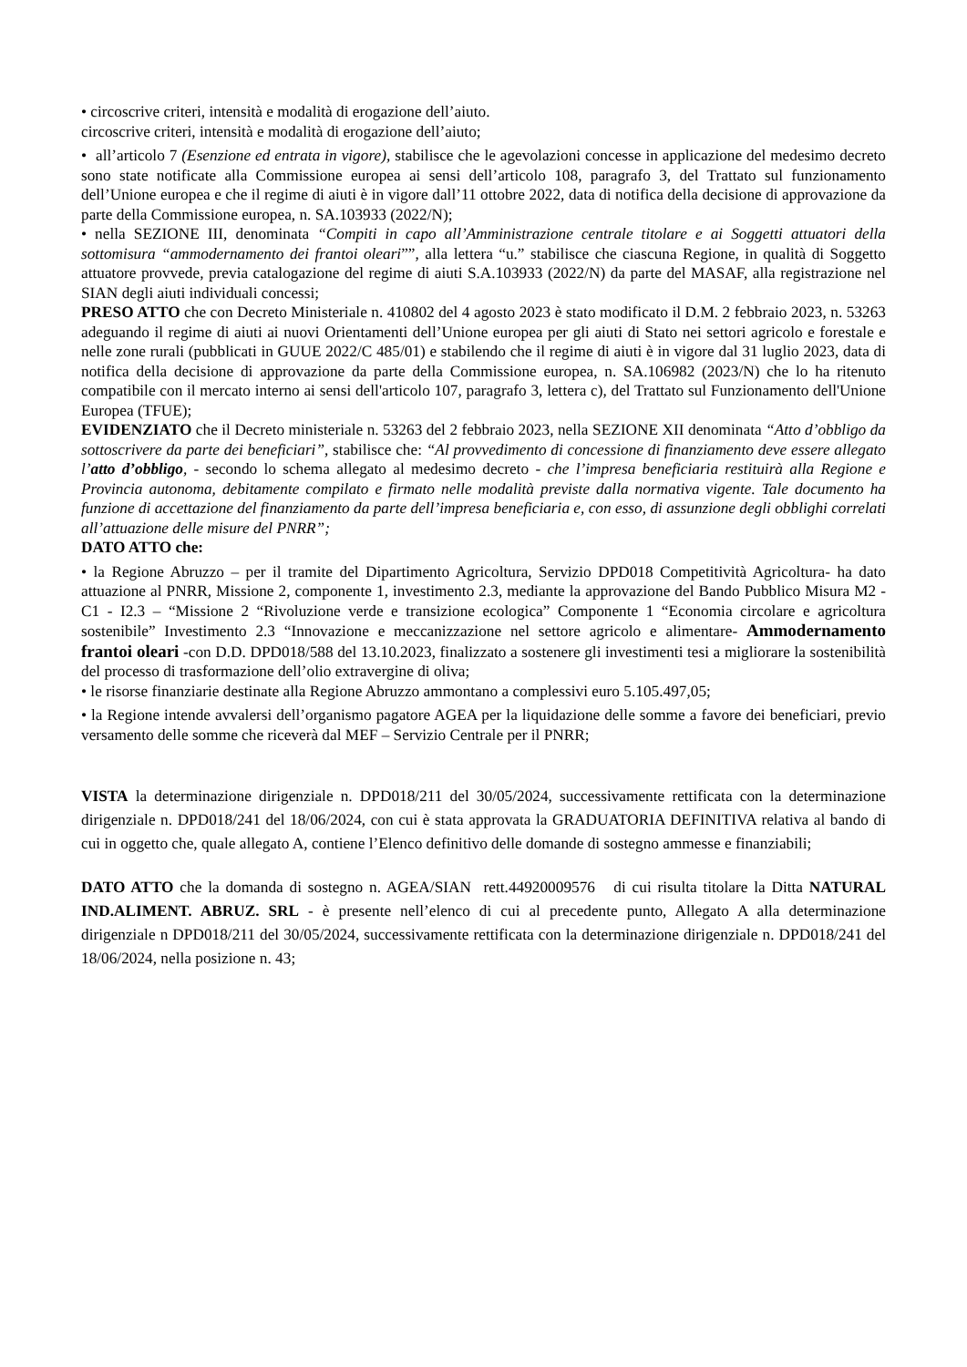• circoscrive criteri, intensità e modalità di erogazione dell’aiuto.
circoscrive criteri, intensità e modalità di erogazione dell’aiuto;
• all’articolo 7 (Esenzione ed entrata in vigore), stabilisce che le agevolazioni concesse in applicazione del medesimo decreto sono state notificate alla Commissione europea ai sensi dell’articolo 108, paragrafo 3, del Trattato sul funzionamento dell’Unione europea e che il regime di aiuti è in vigore dall’11 ottobre 2022, data di notifica della decisione di approvazione da parte della Commissione europea, n. SA.103933 (2022/N);
• nella SEZIONE III, denominata “Compiti in capo all’Amministrazione centrale titolare e ai Soggetti attuatori della sottomisura “ammodernamento dei frantoi oleari””, alla lettera “u.” stabilisce che ciascuna Regione, in qualità di Soggetto attuatore provvede, previa catalogazione del regime di aiuti S.A.103933 (2022/N) da parte del MASAF, alla registrazione nel SIAN degli aiuti individuali concessi;
PRESO ATTO che con Decreto Ministeriale n. 410802 del 4 agosto 2023 è stato modificato il D.M. 2 febbraio 2023, n. 53263 adeguando il regime di aiuti ai nuovi Orientamenti dell’Unione europea per gli aiuti di Stato nei settori agricolo e forestale e nelle zone rurali (pubblicati in GUUE 2022/C 485/01) e stabilendo che il regime di aiuti è in vigore dal 31 luglio 2023, data di notifica della decisione di approvazione da parte della Commissione europea, n. SA.106982 (2023/N) che lo ha ritenuto compatibile con il mercato interno ai sensi dell'articolo 107, paragrafo 3, lettera c), del Trattato sul Funzionamento dell'Unione Europea (TFUE);
EVIDENZIATO che il Decreto ministeriale n. 53263 del 2 febbraio 2023, nella SEZIONE XII denominata “Atto d’obbligo da sottoscrivere da parte dei beneficiari”, stabilisce che: “Al provvedimento di concessione di finanziamento deve essere allegato l’atto d’obbligo, - secondo lo schema allegato al medesimo decreto - che l’impresa beneficiaria restituirà alla Regione e Provincia autonoma, debitamente compilato e firmato nelle modalità previste dalla normativa vigente. Tale documento ha funzione di accettazione del finanziamento da parte dell’impresa beneficiaria e, con esso, di assunzione degli obblighi correlati all’attuazione delle misure del PNRR”;
DATO ATTO che:
• la Regione Abruzzo – per il tramite del Dipartimento Agricoltura, Servizio DPD018 Competitività Agricoltura- ha dato attuazione al PNRR, Missione 2, componente 1, investimento 2.3, mediante la approvazione del Bando Pubblico Misura M2 - C1 - I2.3 – “Missione 2 “Rivoluzione verde e transizione ecologica” Componente 1 “Economia circolare e agricoltura sostenibile” Investimento 2.3 “Innovazione e meccanizzazione nel settore agricolo e alimentare- Ammodernamento frantoi oleari -con D.D. DPD018/588 del 13.10.2023, finalizzato a sostenere gli investimenti tesi a migliorare la sostenibilità del processo di trasformazione dell’olio extravergine di oliva;
• le risorse finanziarie destinate alla Regione Abruzzo ammontano a complessivi euro 5.105.497,05;
• la Regione intende avvalersi dell’organismo pagatore AGEA per la liquidazione delle somme a favore dei beneficiari, previo versamento delle somme che riceverà dal MEF – Servizio Centrale per il PNRR;
VISTA la determinazione dirigenziale n. DPD018/211 del 30/05/2024, successivamente rettificata con la determinazione dirigenziale n. DPD018/241 del 18/06/2024, con cui è stata approvata la GRADUATORIA DEFINITIVA relativa al bando di cui in oggetto che, quale allegato A, contiene l’Elenco definitivo delle domande di sostegno ammesse e finanziabili;
DATO ATTO che la domanda di sostegno n. AGEA/SIAN rett.44920009576 di cui risulta titolare la Ditta NATURAL IND.ALIMENT. ABRUZ. SRL - è presente nell’elenco di cui al precedente punto, Allegato A alla determinazione dirigenziale n DPD018/211 del 30/05/2024, successivamente rettificata con la determinazione dirigenziale n. DPD018/241 del 18/06/2024, nella posizione n. 43;